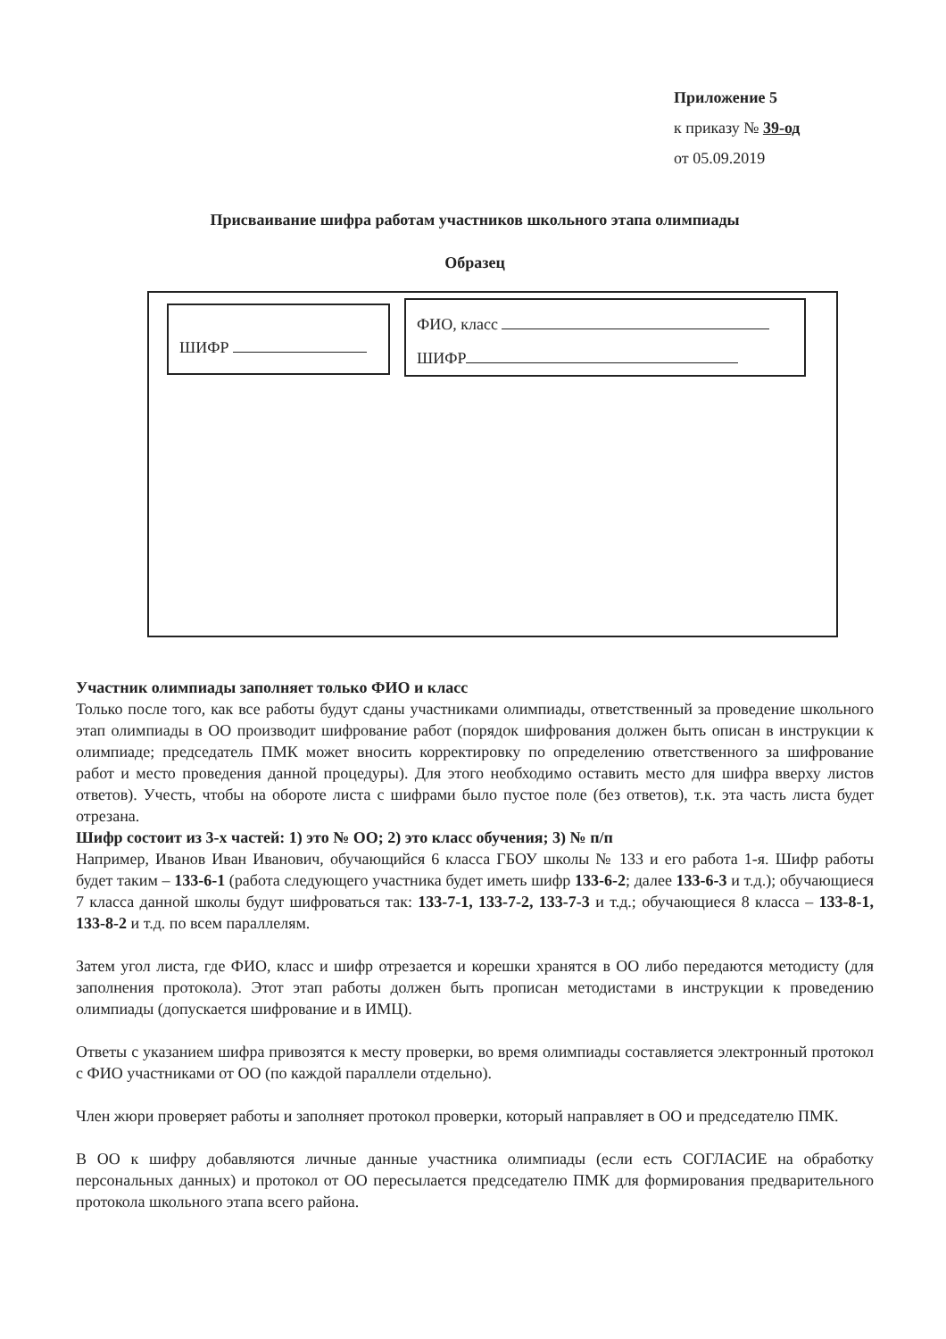Приложение 5
к приказу № 39-од
от 05.09.2019
Присваивание шифра работам участников школьного этапа олимпиады
Образец
ШИФР
ФИО, класс
ШИФР
Участник олимпиады заполняет только ФИО и класс
Только после того, как все работы будут сданы участниками олимпиады, ответственный за проведение школьного этап олимпиады в ОО производит шифрование работ (порядок шифрования должен быть описан в инструкции к олимпиаде; председатель ПМК может вносить корректировку по определению ответственного за шифрование работ и место проведения данной процедуры). Для этого необходимо оставить место для шифра вверху листов ответов). Учесть, чтобы на обороте листа с шифрами было пустое поле (без ответов), т.к. эта часть листа будет отрезана.
Шифр состоит из 3-х частей: 1) это № ОО; 2) это класс обучения; 3) № п/п
Например, Иванов Иван Иванович, обучающийся 6 класса ГБОУ школы № 133 и его работа 1-я. Шифр работы будет таким – 133-6-1 (работа следующего участника будет иметь шифр 133-6-2; далее 133-6-3 и т.д.); обучающиеся 7 класса данной школы будут шифроваться так: 133-7-1, 133-7-2, 133-7-3 и т.д.; обучающиеся 8 класса – 133-8-1, 133-8-2 и т.д. по всем параллелям.
Затем угол листа, где ФИО, класс и шифр отрезается и корешки хранятся в ОО либо передаются методисту (для заполнения протокола). Этот этап работы должен быть прописан методистами в инструкции к проведению олимпиады (допускается шифрование и в ИМЦ).
Ответы с указанием шифра привозятся к месту проверки, во время олимпиады составляется электронный протокол с ФИО участниками от ОО (по каждой параллели отдельно).
Член жюри проверяет работы и заполняет протокол проверки, который направляет в ОО и председателю ПМК.
В ОО к шифру добавляются личные данные участника олимпиады (если есть СОГЛАСИЕ на обработку персональных данных) и протокол от ОО пересылается председателю ПМК для формирования предварительного протокола школьного этапа всего района.